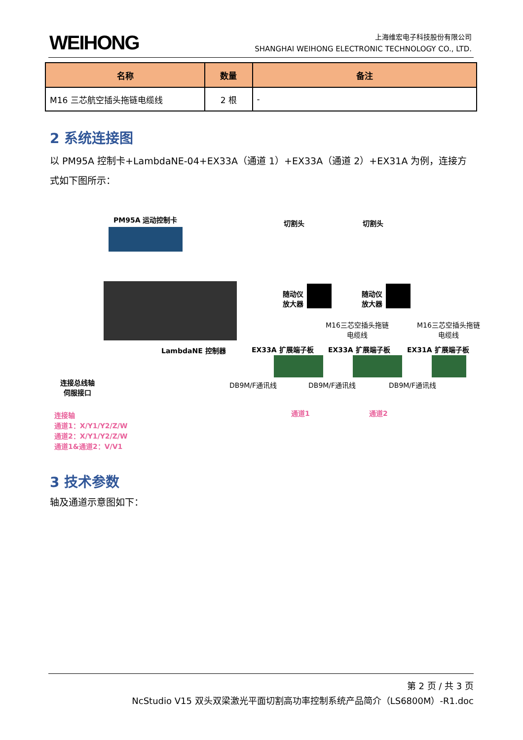WEIHONG
上海维宏电子科技股份有限公司
SHANGHAI WEIHONG ELECTRONIC TECHNOLOGY CO., LTD.
| 名称 | 数量 | 备注 |
| --- | --- | --- |
| M16 三芯航空插头拖链电缆线 | 2 根 | - |
2 系统连接图
以 PM95A 控制卡+LambdaNE-04+EX33A（通道 1）+EX33A（通道 2）+EX31A 为例，连接方式如下图所示：
PM95A 运动控制卡 切割头 切割头
随动仪
放大器
随动仪
放大器
M16三芯空插头拖链
电缆线
M16三芯空插头拖链
电缆线
LambdaNE 控制器 EX33A 扩展端子板 EX33A 扩展端子板 EX31A 扩展端子板
DB9M/F通讯线 DB9M/F通讯线 DB9M/F通讯线 连接总线轴
伺服接口
通道1 通道2 连接轴
通道1：X/Y1/Y2/Z/W
通道2：X/Y1/Y2/Z/W
通道1&通道2：V/V1
3 技术参数
轴及通道示意图如下：
第 2 页 / 共 3 页
NcStudio V15 双头双梁激光平面切割高功率控制系统产品简介（LS6800M）-R1.doc